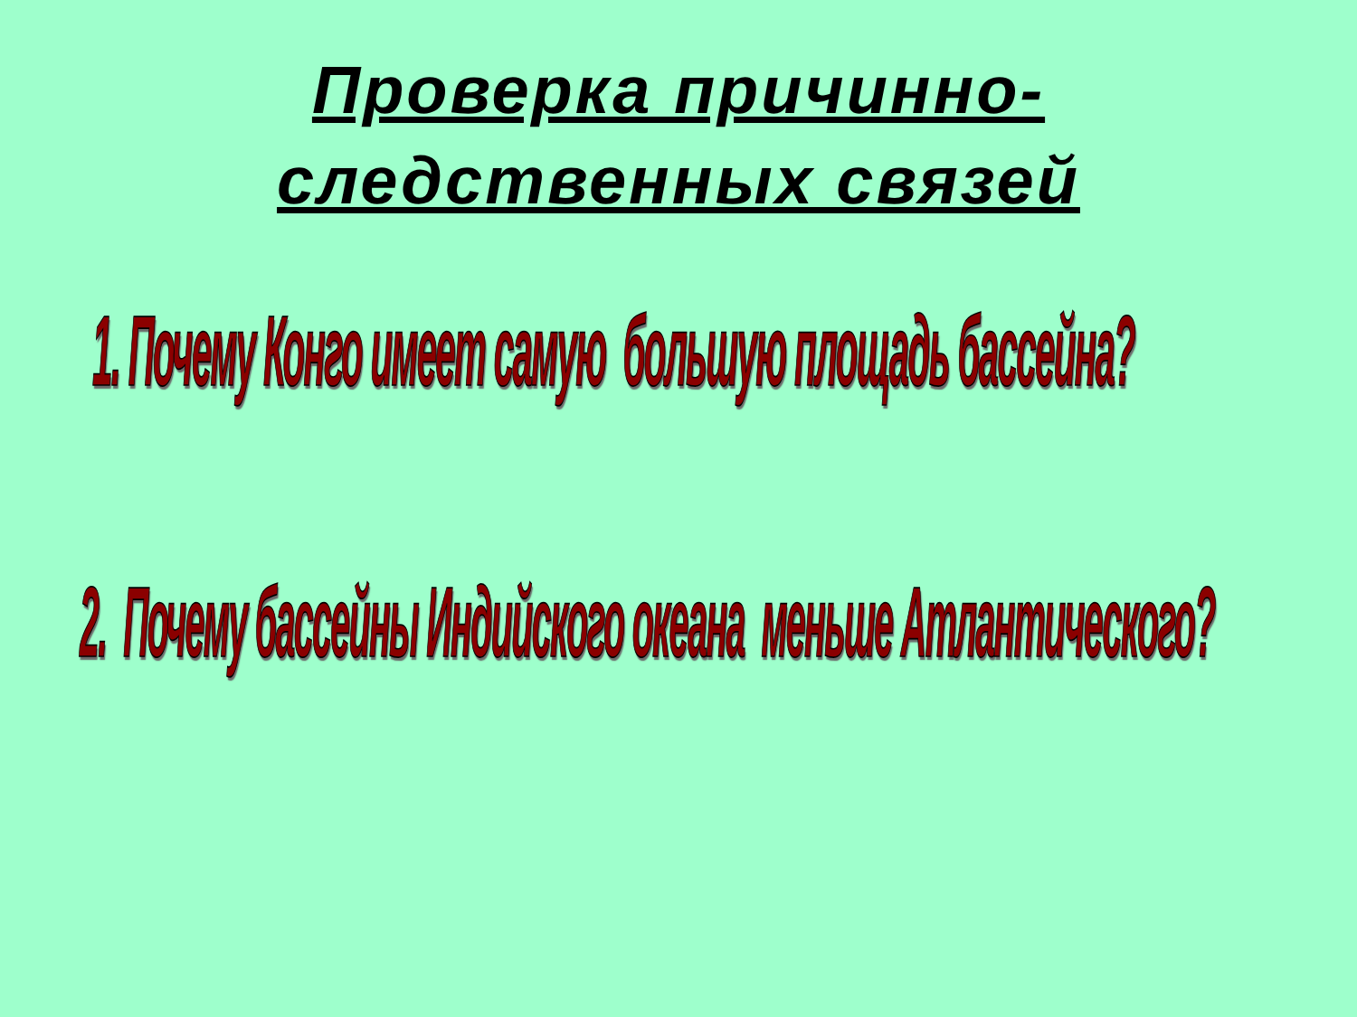Проверка причинно-
следственных связей
1. Почему Конго имеет самую большую площадь бассейна?
2. Почему бассейны Индийского океана меньше Атлантического?